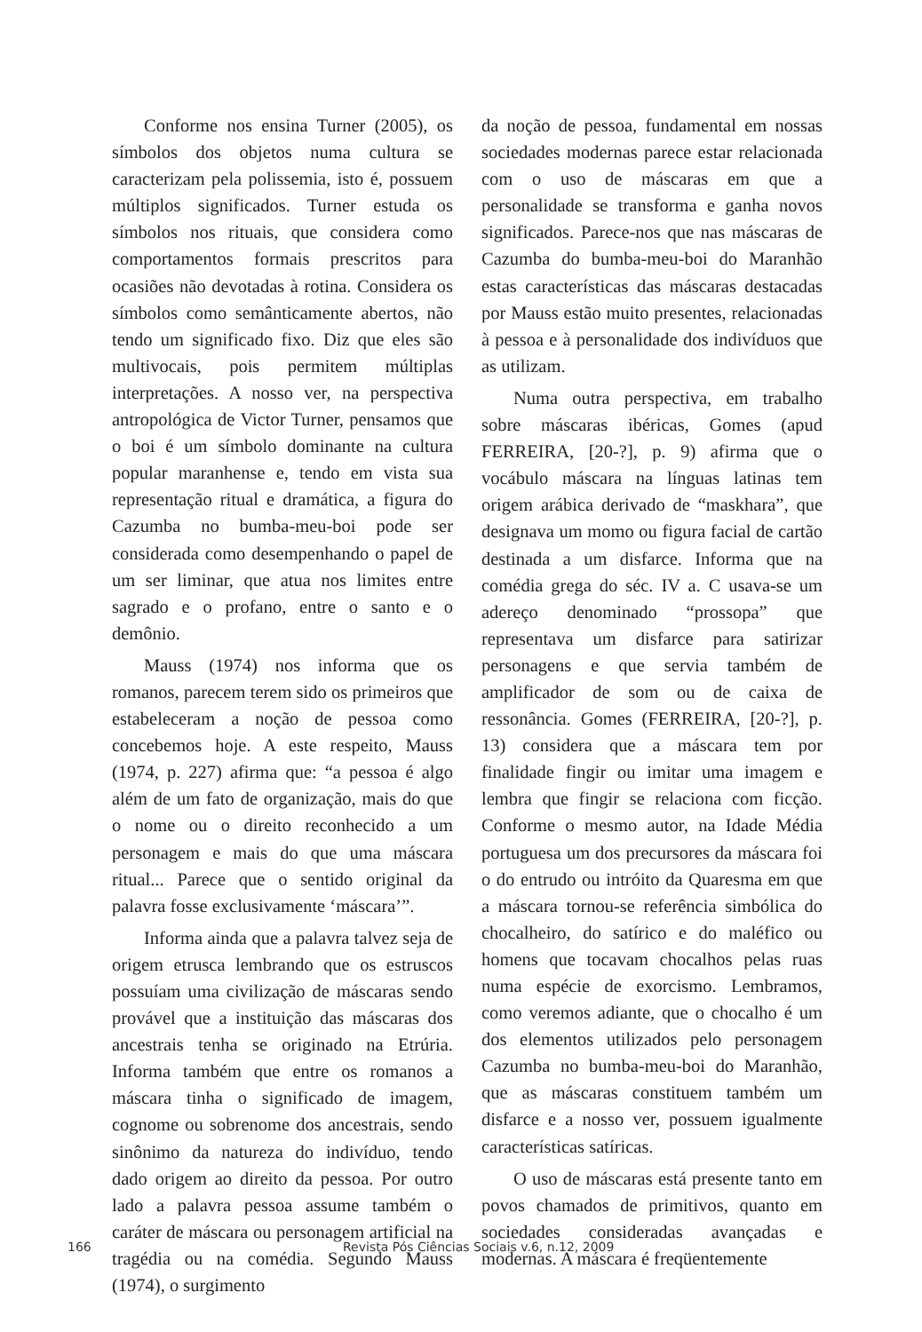Conforme nos ensina Turner (2005), os símbolos dos objetos numa cultura se caracterizam pela polissemia, isto é, possuem múltiplos significados. Turner estuda os símbolos nos rituais, que considera como comportamentos formais prescritos para ocasiões não devotadas à rotina. Considera os símbolos como semânticamente abertos, não tendo um significado fixo. Diz que eles são multivocais, pois permitem múltiplas interpretações. A nosso ver, na perspectiva antropológica de Victor Turner, pensamos que o boi é um símbolo dominante na cultura popular maranhense e, tendo em vista sua representação ritual e dramática, a figura do Cazumba no bumba-meu-boi pode ser considerada como desempenhando o papel de um ser liminar, que atua nos limites entre sagrado e o profano, entre o santo e o demônio.
Mauss (1974) nos informa que os romanos, parecem terem sido os primeiros que estabeleceram a noção de pessoa como concebemos hoje. A este respeito, Mauss (1974, p. 227) afirma que: “a pessoa é algo além de um fato de organização, mais do que o nome ou o direito reconhecido a um personagem e mais do que uma máscara ritual... Parece que o sentido original da palavra fosse exclusivamente ‘máscara’”.
Informa ainda que a palavra talvez seja de origem etrusca lembrando que os estruscos possuíam uma civilização de máscaras sendo provável que a instituição das máscaras dos ancestrais tenha se originado na Etrúria. Informa também que entre os romanos a máscara tinha o significado de imagem, cognome ou sobrenome dos ancestrais, sendo sinônimo da natureza do indivíduo, tendo dado origem ao direito da pessoa. Por outro lado a palavra pessoa assume também o caráter de máscara ou personagem artificial na tragédia ou na comédia. Segundo Mauss (1974), o surgimento
da noção de pessoa, fundamental em nossas sociedades modernas parece estar relacionada com o uso de máscaras em que a personalidade se transforma e ganha novos significados. Parece-nos que nas máscaras de Cazumba do bumba-meu-boi do Maranhão estas características das máscaras destacadas por Mauss estão muito presentes, relacionadas à pessoa e à personalidade dos indivíduos que as utilizam.
Numa outra perspectiva, em trabalho sobre máscaras ibéricas, Gomes (apud FERREIRA, [20-?], p. 9) afirma que o vocábulo máscara na línguas latinas tem origem arábica derivado de “maskhara”, que designava um momo ou figura facial de cartão destinada a um disfarce. Informa que na comédia grega do séc. IV a. C usava-se um adereço denominado “prossopa” que representava um disfarce para satirizar personagens e que servia também de amplificador de som ou de caixa de ressonância. Gomes (FERREIRA, [20-?], p. 13) considera que a máscara tem por finalidade fingir ou imitar uma imagem e lembra que fingir se relaciona com ficção. Conforme o mesmo autor, na Idade Média portuguesa um dos precursores da máscara foi o do entrudo ou intróito da Quaresma em que a máscara tornou-se referência simbólica do chocalheiro, do satírico e do maléfico ou homens que tocavam chocalhos pelas ruas numa espécie de exorcismo. Lembramos, como veremos adiante, que o chocalho é um dos elementos utilizados pelo personagem Cazumba no bumba-meu-boi do Maranhão, que as máscaras constituem também um disfarce e a nosso ver, possuem igualmente características satíricas.
O uso de máscaras está presente tanto em povos chamados de primitivos, quanto em sociedades consideradas avançadas e modernas. A máscara é freqüentemente
166 Revista Pós Ciências Sociais v.6, n.12, 2009